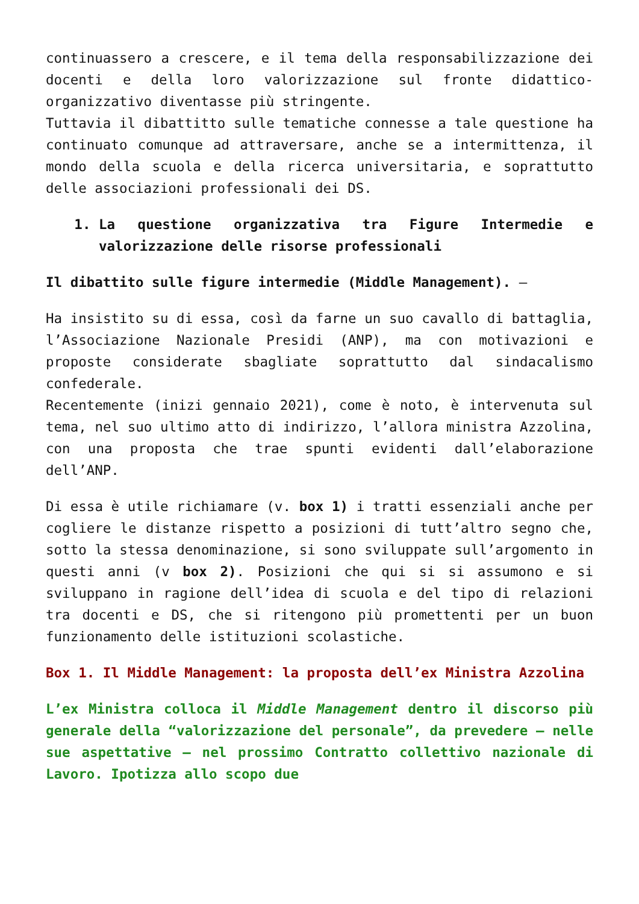continuassero a crescere, e il tema della responsabilizzazione dei docenti e della loro valorizzazione sul fronte didattico-organizzativo diventasse più stringente.
Tuttavia il dibattitto sulle tematiche connesse a tale questione ha continuato comunque ad attraversare, anche se a intermittenza, il mondo della scuola e della ricerca universitaria, e soprattutto delle associazioni professionali dei DS.
1. La questione organizzativa tra Figure Intermedie e valorizzazione delle risorse professionali
Il dibattito sulle figure intermedie (Middle Management). –
Ha insistito su di essa, così da farne un suo cavallo di battaglia, l’Associazione Nazionale Presidi (ANP), ma con motivazioni e proposte considerate sbagliate soprattutto dal sindacalismo confederale.
Recentemente (inizi gennaio 2021), come è noto, è intervenuta sul tema, nel suo ultimo atto di indirizzo, l’allora ministra Azzolina, con una proposta che trae spunti evidenti dall’elaborazione dell’ANP.
Di essa è utile richiamare (v. box 1) i tratti essenziali anche per cogliere le distanze rispetto a posizioni di tutt’altro segno che, sotto la stessa denominazione, si sono sviluppate sull’argomento in questi anni (v box 2). Posizioni che qui si si assumono e si sviluppano in ragione dell’idea di scuola e del tipo di relazioni tra docenti e DS, che si ritengono più promettenti per un buon funzionamento delle istituzioni scolastiche.
Box 1. Il Middle Management: la proposta dell’ex Ministra Azzolina
L’ex Ministra colloca il Middle Management dentro il discorso più generale della “valorizzazione del personale”, da prevedere – nelle sue aspettative – nel prossimo Contratto collettivo nazionale di Lavoro. Ipotizza allo scopo due